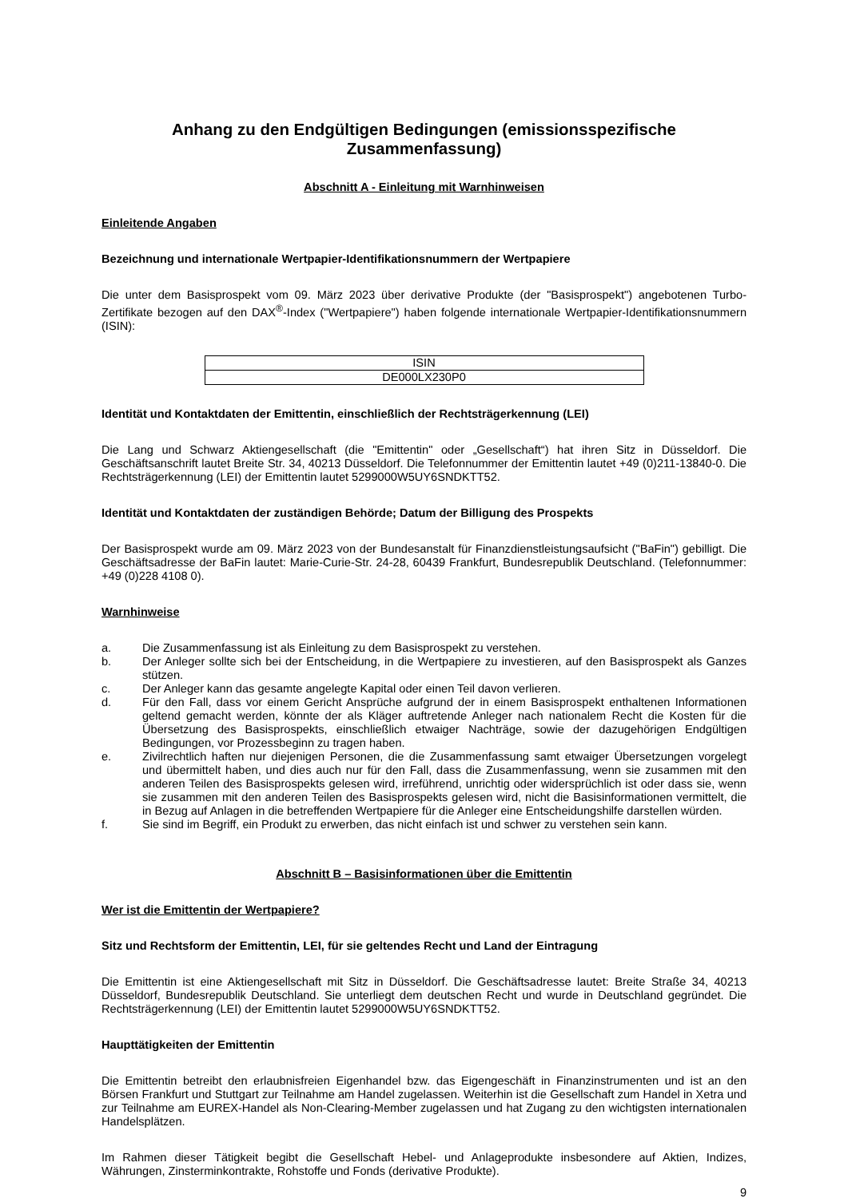Anhang zu den Endgültigen Bedingungen (emissionsspezifische Zusammenfassung)
Abschnitt A - Einleitung mit Warnhinweisen
Einleitende Angaben
Bezeichnung und internationale Wertpapier-Identifikationsnummern der Wertpapiere
Die unter dem Basisprospekt vom 09. März 2023 über derivative Produkte (der "Basisprospekt") angebotenen Turbo-Zertifikate bezogen auf den DAX<sup>®</sup>-Index ("Wertpapiere") haben folgende internationale Wertpapier-Identifikationsnummern (ISIN):
| ISIN |
| DE000LX230P0 |
Identität und Kontaktdaten der Emittentin, einschließlich der Rechtsträgerkennung (LEI)
Die Lang und Schwarz Aktiengesellschaft (die "Emittentin" oder „Gesellschaft“) hat ihren Sitz in Düsseldorf. Die Geschäftsanschrift lautet Breite Str. 34, 40213 Düsseldorf. Die Telefonnummer der Emittentin lautet +49 (0)211-13840-0. Die Rechtsträgerkennung (LEI) der Emittentin lautet 5299000W5UY6SNDKTT52.
Identität und Kontaktdaten der zuständigen Behörde; Datum der Billigung des Prospekts
Der Basisprospekt wurde am 09. März 2023 von der Bundesanstalt für Finanzdienstleistungsaufsicht ("BaFin") gebilligt. Die Geschäftsadresse der BaFin lautet: Marie-Curie-Str. 24-28, 60439 Frankfurt, Bundesrepublik Deutschland. (Telefonnummer: +49 (0)228 4108 0).
Warnhinweise
a. Die Zusammenfassung ist als Einleitung zu dem Basisprospekt zu verstehen.
b. Der Anleger sollte sich bei der Entscheidung, in die Wertpapiere zu investieren, auf den Basisprospekt als Ganzes stützen.
c. Der Anleger kann das gesamte angelegte Kapital oder einen Teil davon verlieren.
d. Für den Fall, dass vor einem Gericht Ansprüche aufgrund der in einem Basisprospekt enthaltenen Informationen geltend gemacht werden, könnte der als Kläger auftretende Anleger nach nationalem Recht die Kosten für die Übersetzung des Basisprospekts, einschließlich etwaiger Nachträge, sowie der dazugehörigen Endgültigen Bedingungen, vor Prozessbeginn zu tragen haben.
e. Zivilrechtlich haften nur diejenigen Personen, die die Zusammenfassung samt etwaiger Übersetzungen vorgelegt und übermittelt haben, und dies auch nur für den Fall, dass die Zusammenfassung, wenn sie zusammen mit den anderen Teilen des Basisprospekts gelesen wird, irreführend, unrichtig oder widersprüchlich ist oder dass sie, wenn sie zusammen mit den anderen Teilen des Basisprospekts gelesen wird, nicht die Basisinformationen vermittelt, die in Bezug auf Anlagen in die betreffenden Wertpapiere für die Anleger eine Entscheidungshilfe darstellen würden.
f. Sie sind im Begriff, ein Produkt zu erwerben, das nicht einfach ist und schwer zu verstehen sein kann.
Abschnitt B – Basisinformationen über die Emittentin
Wer ist die Emittentin der Wertpapiere?
Sitz und Rechtsform der Emittentin, LEI, für sie geltendes Recht und Land der Eintragung
Die Emittentin ist eine Aktiengesellschaft mit Sitz in Düsseldorf. Die Geschäftsadresse lautet: Breite Straße 34, 40213 Düsseldorf, Bundesrepublik Deutschland. Sie unterliegt dem deutschen Recht und wurde in Deutschland gegründet. Die Rechtsträgerkennung (LEI) der Emittentin lautet 5299000W5UY6SNDKTT52.
Haupttätigkeiten der Emittentin
Die Emittentin betreibt den erlaubnisfreien Eigenhandel bzw. das Eigengeschäft in Finanzinstrumenten und ist an den Börsen Frankfurt und Stuttgart zur Teilnahme am Handel zugelassen. Weiterhin ist die Gesellschaft zum Handel in Xetra und zur Teilnahme am EUREX-Handel als Non-Clearing-Member zugelassen und hat Zugang zu den wichtigsten internationalen Handelsplätzen.
Im Rahmen dieser Tätigkeit begibt die Gesellschaft Hebel- und Anlageprodukte insbesondere auf Aktien, Indizes, Währungen, Zinsterminkontrakte, Rohstoffe und Fonds (derivative Produkte).
9